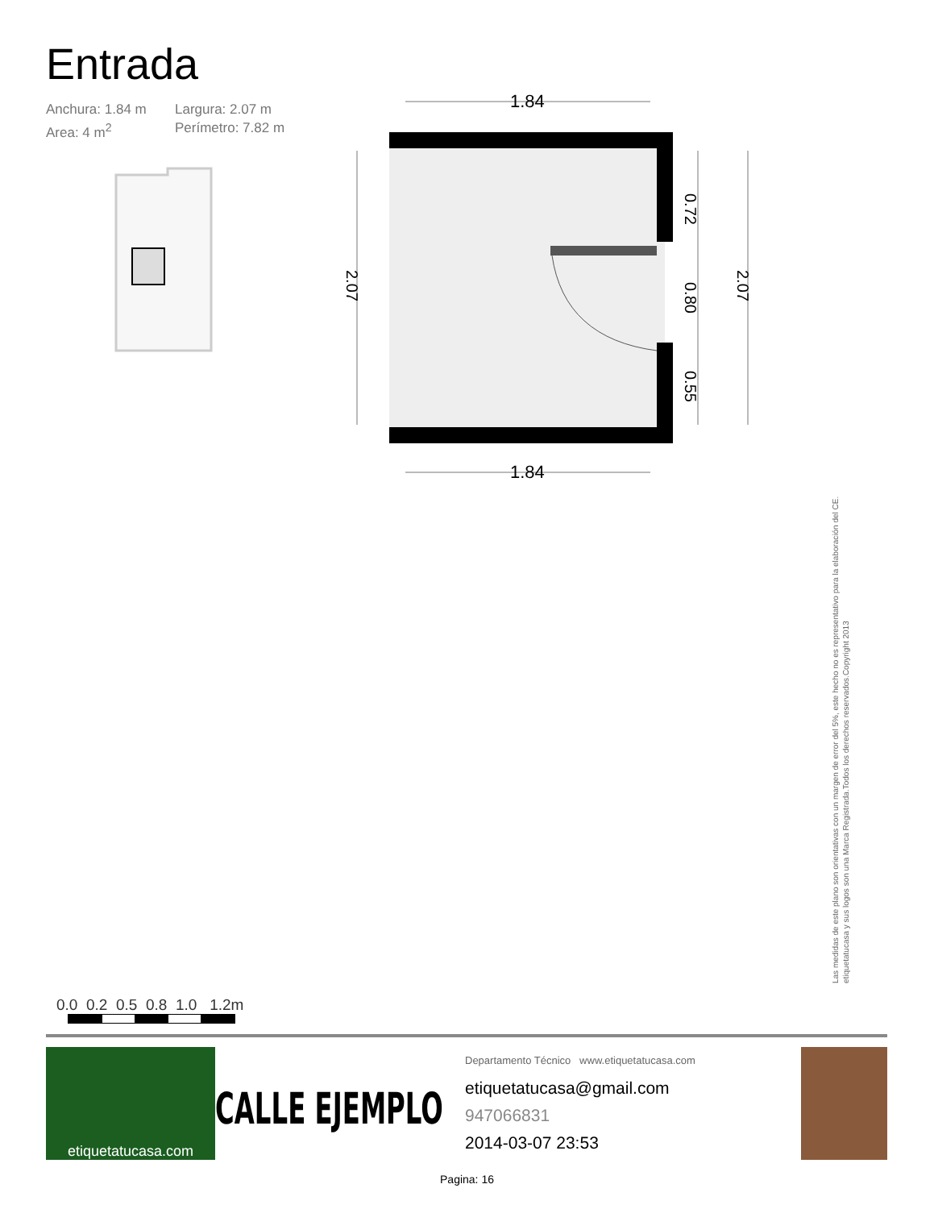Entrada
Anchura: 1.84 m Largura: 2.07 m Area: 4 m<sup>2</sup> Perímetro: 7.82 m
1.84
1.84
0.72
0.80
0.55
2.07
2.07
Las medidas de este plano son orientativas con un margen de error del 5%, este hecho no es representativo para la elaboración del CE. etiquetatucasa y sus logos son una Marca Registrada.Todos los derechos reservados.Copyright 2013
0.0 0.2 0.5 0.8 1.0 1.2m
etiquetatucasa.com
CALLE EJEMPLO
Departamento Técnico www.etiquetatucasa.com
etiquetatucasa@gmail.com
947066831
2014-03-07 23:53
Pagina: 16